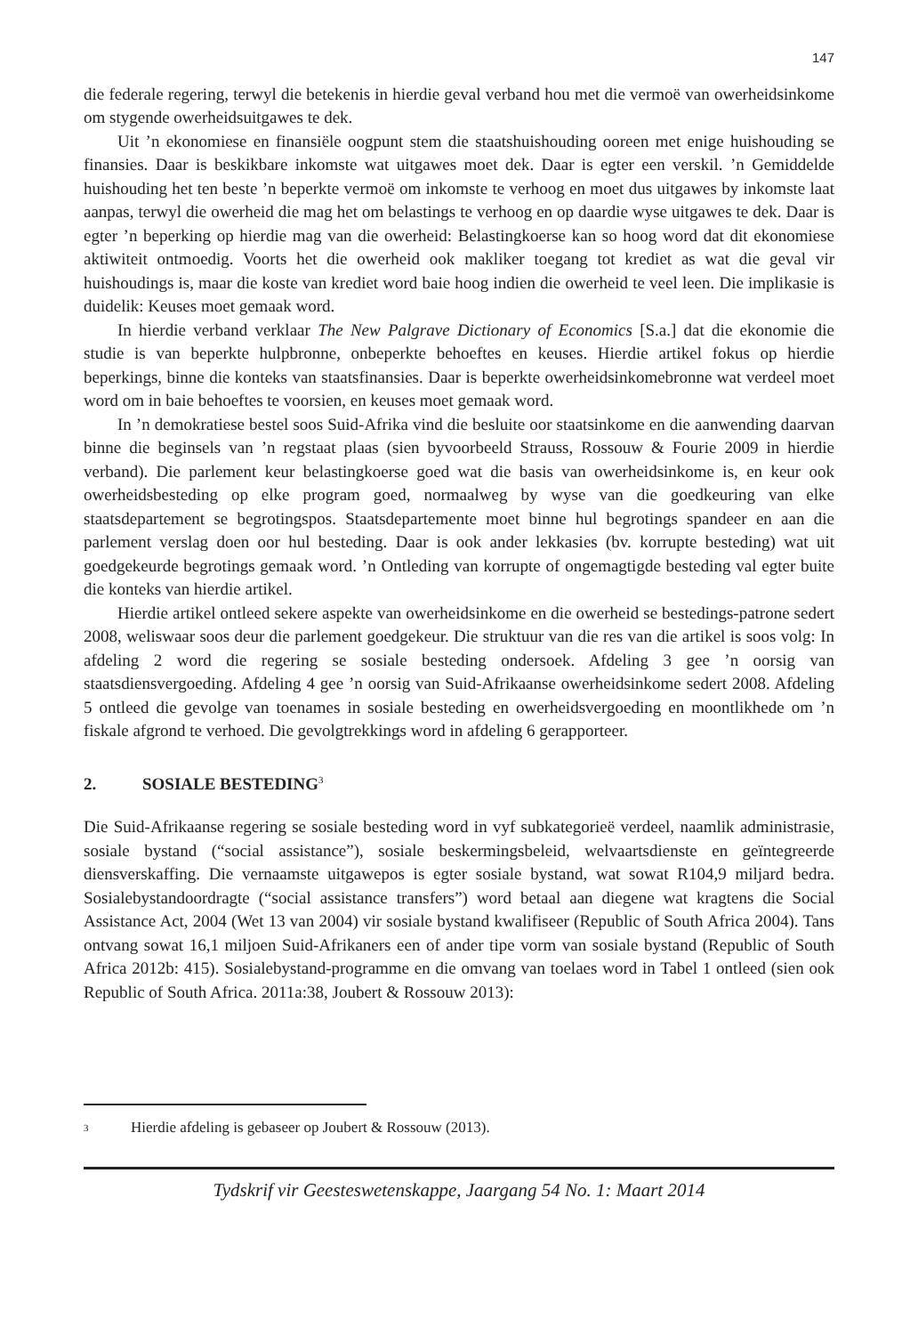147
die federale regering, terwyl die betekenis in hierdie geval verband hou met die vermoë van owerheidsinkome om stygende owerheidsuitgawes te dek.
Uit ’n ekonomiese en finansiële oogpunt stem die staatshuishouding ooreen met enige huishouding se finansies. Daar is beskikbare inkomste wat uitgawes moet dek. Daar is egter een verskil. ’n Gemiddelde huishouding het ten beste ’n beperkte vermoë om inkomste te verhoog en moet dus uitgawes by inkomste laat aanpas, terwyl die owerheid die mag het om belastings te verhoog en op daardie wyse uitgawes te dek. Daar is egter ’n beperking op hierdie mag van die owerheid: Belastingkoerse kan so hoog word dat dit ekonomiese aktiwiteit ontmoedig. Voorts het die owerheid ook makliker toegang tot krediet as wat die geval vir huishoudings is, maar die koste van krediet word baie hoog indien die owerheid te veel leen. Die implikasie is duidelik: Keuses moet gemaak word.
In hierdie verband verklaar The New Palgrave Dictionary of Economics [S.a.] dat die ekonomie die studie is van beperkte hulpbronne, onbeperkte behoeftes en keuses. Hierdie artikel fokus op hierdie beperkings, binne die konteks van staatsfinansies. Daar is beperkte owerheidsinkomebronne wat verdeel moet word om in baie behoeftes te voorsien, en keuses moet gemaak word.
In ’n demokratiese bestel soos Suid-Afrika vind die besluite oor staatsinkome en die aanwending daarvan binne die beginsels van ’n regstaat plaas (sien byvoorbeeld Strauss, Rossouw & Fourie 2009 in hierdie verband). Die parlement keur belastingkoerse goed wat die basis van owerheidsinkome is, en keur ook owerheidsbesteding op elke program goed, normaalweg by wyse van die goedkeuring van elke staatsdepartement se begrotingspos. Staatsdepartemente moet binne hul begrotings spandeer en aan die parlement verslag doen oor hul besteding. Daar is ook ander lekkasies (bv. korrupte besteding) wat uit goedgekeurde begrotings gemaak word. ’n Ontleding van korrupte of ongemagtigde besteding val egter buite die konteks van hierdie artikel.
Hierdie artikel ontleed sekere aspekte van owerheidsinkome en die owerheid se bestedings-patrone sedert 2008, weliswaar soos deur die parlement goedgekeur. Die struktuur van die res van die artikel is soos volg: In afdeling 2 word die regering se sosiale besteding ondersoek. Afdeling 3 gee ’n oorsig van staatsdiensvergoeding. Afdeling 4 gee ’n oorsig van Suid-Afrikaanse owerheidsinkome sedert 2008. Afdeling 5 ontleed die gevolge van toenames in sosiale besteding en owerheidsvergoeding en moontlikhede om ’n fiskale afgrond te verhoed. Die gevolgtrekkings word in afdeling 6 gerapporteer.
2. SOSIALE BESTEDING<sup>3</sup>
Die Suid-Afrikaanse regering se sosiale besteding word in vyf subkategorieë verdeel, naamlik administrasie, sosiale bystand (“social assistance”), sosiale beskermingsbeleid, welvaartsdienste en geïntegreerde diensverskaffing. Die vernaamste uitgawepos is egter sosiale bystand, wat sowat R104,9 miljard bedra. Sosialebystandoordragte (“social assistance transfers”) word betaal aan diegene wat kragtens die Social Assistance Act, 2004 (Wet 13 van 2004) vir sosiale bystand kwalifiseer (Republic of South Africa 2004). Tans ontvang sowat 16,1 miljoen Suid-Afrikaners een of ander tipe vorm van sosiale bystand (Republic of South Africa 2012b: 415). Sosialebystand-programme en die omvang van toelaes word in Tabel 1 ontleed (sien ook Republic of South Africa. 2011a:38, Joubert & Rossouw 2013):
<sup>3</sup> Hierdie afdeling is gebaseer op Joubert & Rossouw (2013).
Tydskrif vir Geesteswetenskappe, Jaargang 54 No. 1: Maart 2014